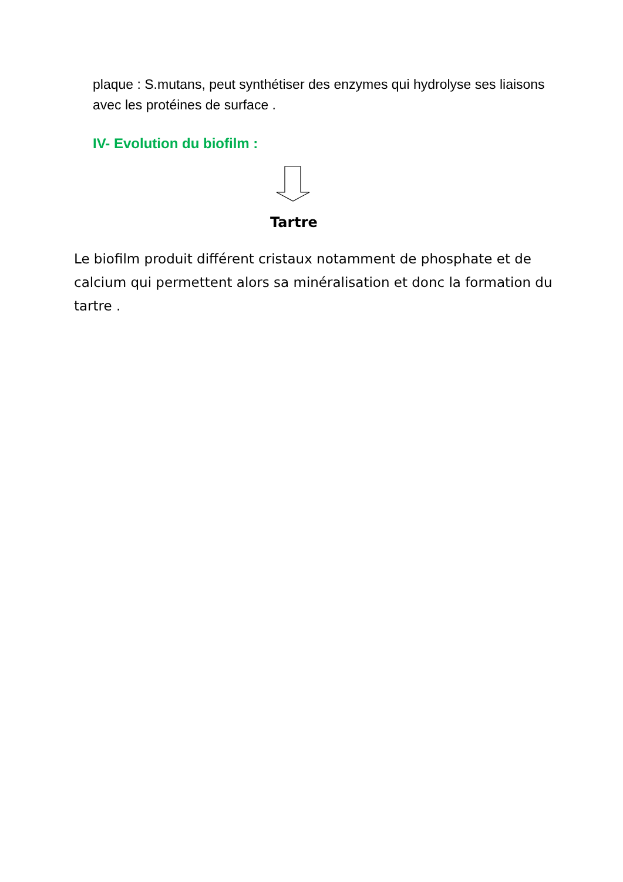plaque : S.mutans, peut synthétiser des enzymes qui hydrolyse ses liaisons avec les protéines de surface .
IV- Evolution du biofilm :
Tartre
Le biofilm produit différent cristaux notamment de phosphate et de calcium qui permettent alors sa minéralisation et donc la formation du tartre .